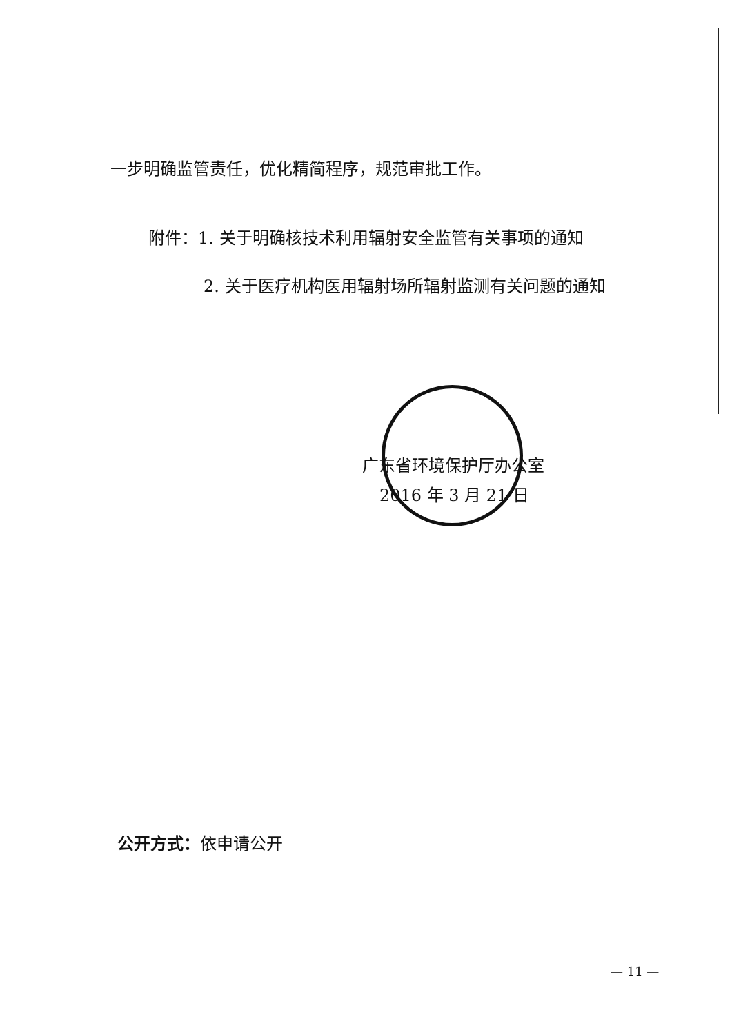一步明确监管责任，优化精简程序，规范审批工作。
附件：1. 关于明确核技术利用辐射安全监管有关事项的通知
2. 关于医疗机构医用辐射场所辐射监测有关问题的通知
广东省环境保护厅办公室
2016 年 3 月 21 日
公开方式：依申请公开
— 11 —